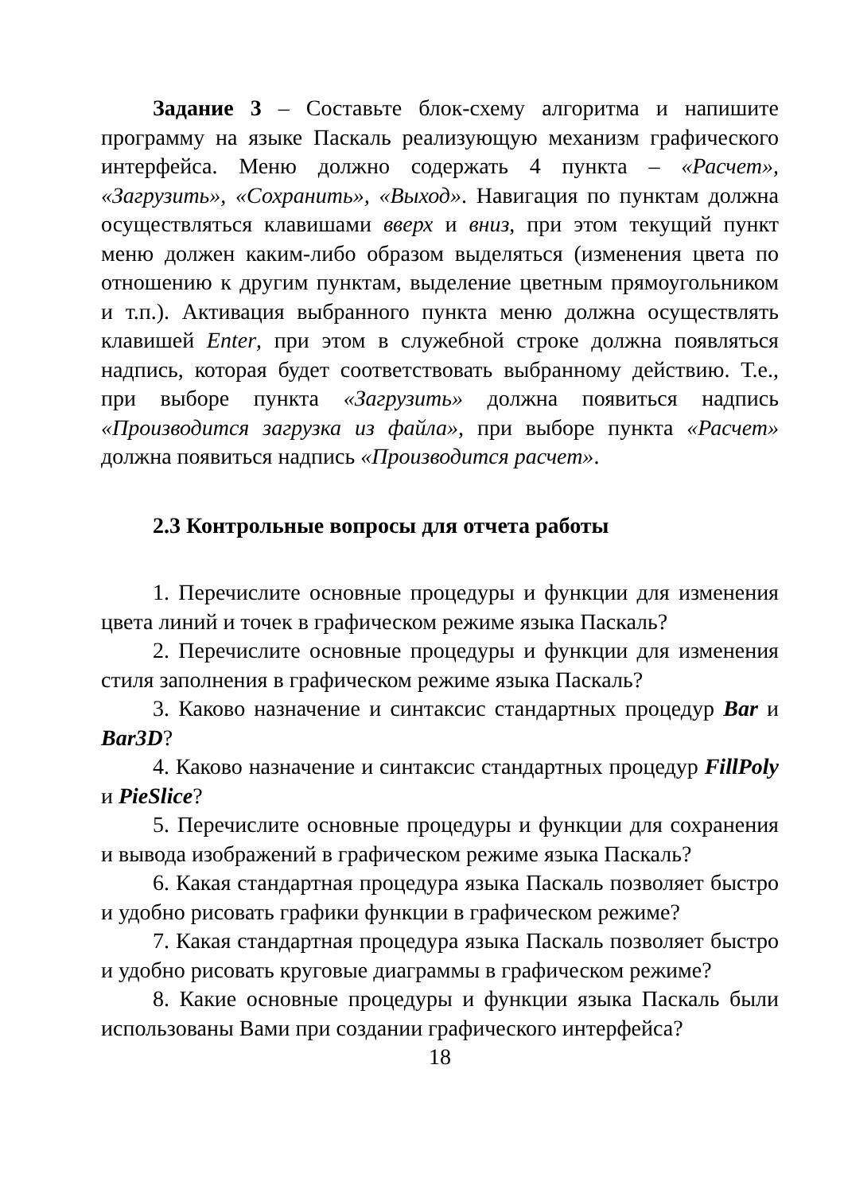Задание 3 – Составьте блок-схему алгоритма и напишите программу на языке Паскаль реализующую механизм графического интерфейса. Меню должно содержать 4 пункта – «Расчет», «Загрузить», «Сохранить», «Выход». Навигация по пунктам должна осуществляться клавишами вверх и вниз, при этом текущий пункт меню должен каким-либо образом выделяться (изменения цвета по отношению к другим пунктам, выделение цветным прямоугольником и т.п.). Активация выбранного пункта меню должна осуществлять клавишей Enter, при этом в служебной строке должна появляться надпись, которая будет соответствовать выбранному действию. Т.е., при выборе пункта «Загрузить» должна появиться надпись «Производится загрузка из файла», при выборе пункта «Расчет» должна появиться надпись «Производится расчет».
2.3 Контрольные вопросы для отчета работы
1. Перечислите основные процедуры и функции для изменения цвета линий и точек в графическом режиме языка Паскаль?
2. Перечислите основные процедуры и функции для изменения стиля заполнения в графическом режиме языка Паскаль?
3. Каково назначение и синтаксис стандартных процедур Bar и Bar3D?
4. Каково назначение и синтаксис стандартных процедур FillPoly и PieSlice?
5. Перечислите основные процедуры и функции для сохранения и вывода изображений в графическом режиме языка Паскаль?
6. Какая стандартная процедура языка Паскаль позволяет быстро и удобно рисовать графики функции в графическом режиме?
7. Какая стандартная процедура языка Паскаль позволяет быстро и удобно рисовать круговые диаграммы в графическом режиме?
8. Какие основные процедуры и функции языка Паскаль были использованы Вами при создании графического интерфейса?
18